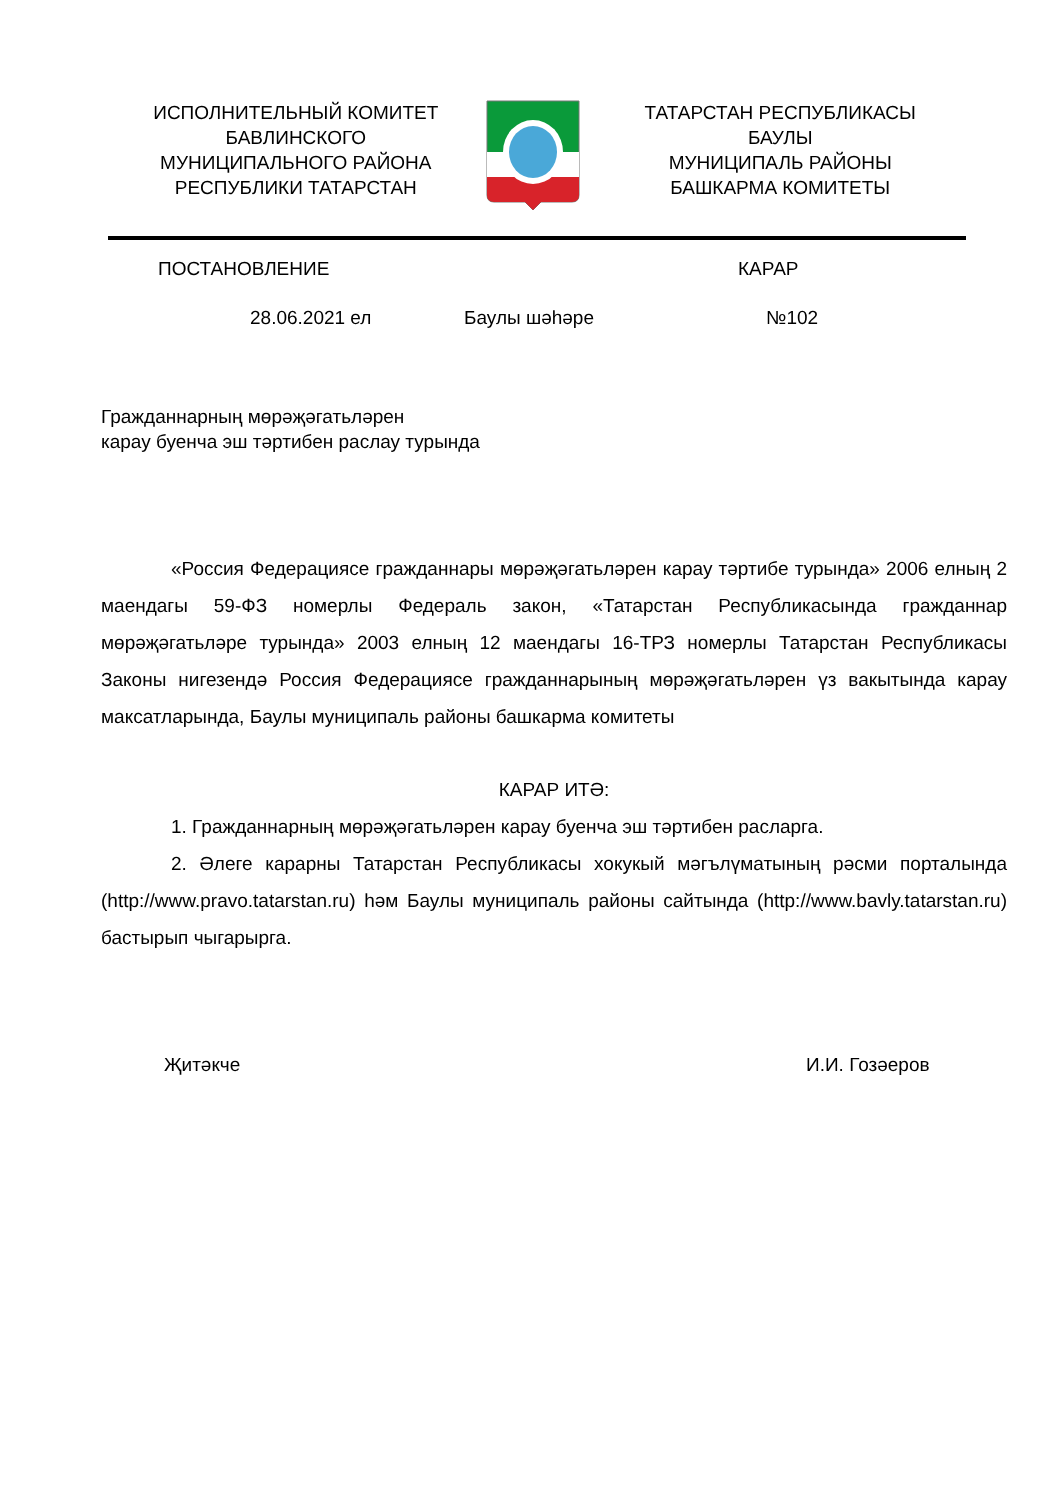ИСПОЛНИТЕЛЬНЫЙ КОМИТЕТ
БАВЛИНСКОГО
МУНИЦИПАЛЬНОГО РАЙОНА
РЕСПУБЛИКИ ТАТАРСТАН
ТАТАРСТАН РЕСПУБЛИКАСЫ
БАУЛЫ
МУНИЦИПАЛЬ РАЙОНЫ
БАШКАРМА КОМИТЕТЫ
ПОСТАНОВЛЕНИЕ КАРАР
28.06.2021 ел Баулы шәһәре №102
Гражданнарның мөрәҗәгатьләрен
карау буенча эш тәртибен раслау турында
«Россия Федерациясе гражданнары мөрәҗәгатьләрен карау тәртибе турында» 2006 елның 2 маендагы 59-ФЗ номерлы Федераль закон, «Татарстан Республикасында гражданнар мөрәҗәгатьләре турында» 2003 елның 12 маендагы 16-ТРЗ номерлы Татарстан Республикасы Законы нигезендә Россия Федерациясе гражданнарының мөрәҗәгатьләрен үз вакытында карау максатларында, Баулы муниципаль районы башкарма комитеты
КАРАР ИТӘ:
1. Гражданнарның мөрәҗәгатьләрен карау буенча эш тәртибен расларга.
2. Әлеге карарны Татарстан Республикасы хокукый мәгълүматының рәсми порталында (http://www.pravo.tatarstan.ru) һәм Баулы муниципаль районы сайтында (http://www.bavly.tatarstan.ru) бастырып чыгарырга.
Җитәкче И.И. Гозәеров